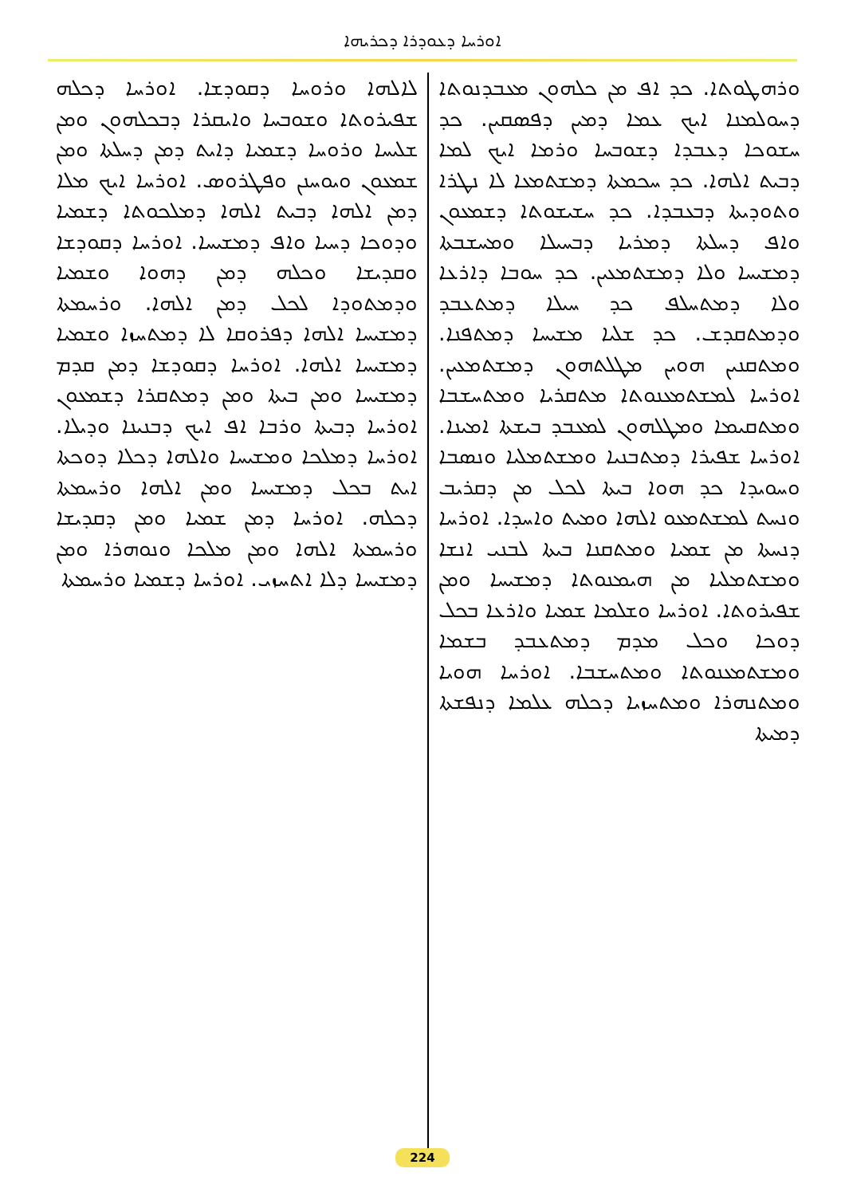ܐܘܪܚܐ ܕܥܘܕܪܐ ܕܟܪܝܗܐ
ܘܪܗܛܘܬܐ. ܟܕ ܐܦ ܡܢ ܟܠܗܘܢ ܡܥܒܕܢܘܬܐ ܕܚܘܠܡܢܐ ܐܝܟ ܥܡܐ ܕܡܝܢ ܕܦܣܩܝܢ. ܟܕ ܚܫܘܟܐ ܕܥܒܕܐ ܕܫܘܒܚܐ ܘܪܡܐ ܐܝܟ ܠܡܐ ܕܒܝܬ ܐܠܗܐ. ܟܕ ܚܟܡܬܐ ܕܡܫܬܡܥܐ ܠܐ ܢܛܪܐ ܘܬܘܕܝܬܐ ܕܒܥܒܕܐ. ܟܕ ܚܫܝܫܘܬܐ ܕܫܡܥܘܢ ܘܐܦ ܕܚܠܬܐ ܕܡܪܝܐ ܕܒܚܝܠܐ ܘܡܚܫܒܬܐ ܕܡܫܝܚܐ ܘܠܐ ܕܡܫܬܡܥܝܢ. ܟܕ ܚܘܒܐ ܕܐܪܥܐ ܘܠܐ ܕܡܬܚܠܦ ܟܕ ܚܝܠܐ ܕܡܬܥܒܕ ܘܕܡܬܩܕܫ. ܟܕ ܫܠܝܐ ܡܫܝܚܐ ܕܡܬܦܢܐ. ܘܡܬܩܢܝܢ ܗܘܝܢ ܡܛܠܬܗܘܢ ܕܡܫܬܡܥܝܢ. ܐܘܪܚܐ ܠܡܫܬܡܥܢܘܬܐ ܡܬܩܪܝܐ ܘܡܬܚܫܒܐ ܘܡܬܩܝܡܐ ܘܡܛܠܗܘܢ ܠܡܥܒܕ ܒܝܫܬܐ ܐܡܝܢܐ. ܐܘܪܚܐ ܫܦܝܪܐ ܕܡܬܒܢܝܐ ܘܡܫܬܡܠܝܐ ܘܢܣܒܐ ܘܚܘܝܕܐ ܟܕ ܗܘܐ ܒܝܬܐ ܠܟܠ ܡܢ ܕܩܪܝܒ ܘܢܚܬ ܠܡܫܬܡܥܘ ܐܠܗܐ ܘܡܝܬ ܘܐܚܕܐ. ܐܘܪܚܐ ܕܢܚܬܐ ܡܢ ܫܡܝܐ ܘܡܬܩܢܐ ܒܝܬܐ ܠܒܢܝ ܐܢܫܐ ܘܡܫܬܡܠܝܐ ܡܢ ܗܝܡܢܘܬܐ ܕܡܫܝܚܐ ܘܡܢ ܫܦܝܪܘܬܐ. ܐܘܪܚܐ ܘܫܠܡܐ ܫܡܝܐ ܘܐܪܥܐ ܒܟܠ ܕܘܟܐ ܘܟܠ ܡܕܡ ܕܡܬܥܒܕ ܒܫܡܐ ܘܡܫܬܡܥܢܘܬܐ ܘܡܬܚܫܒܐ. ܐܘܪܚܐ ܗܘܝܐ ܘܡܬܢܗܪܐ ܘܡܬܚܙܝܐ ܕܟܠܗ ܥܠܡܐ ܕܢܦܫܬܐ ܕܡܝܬܐ
ܠܐܠܗܐ ܘܪܘܚܐ ܕܩܘܕܫܐ. ܐܘܪܚܐ ܕܟܠܗ ܫܦܝܪܘܬܐ ܘܫܘܒܚܐ ܘܐܝܩܪܐ ܕܒܟܠܗܘܢ ܘܡܢ ܫܠܝܚܐ ܘܪܘܚܐ ܕܫܡܝܐ ܕܐܝܬ ܕܡܢ ܕܚܠܬܐ ܘܡܢ ܫܡܥܘܢ ܘܝܘܚܢܢ ܘܦܛܪܘܣ. ܐܘܪܚܐ ܐܝܟ ܡܠܐ ܕܡܢ ܐܠܗܐ ܕܒܝܬ ܐܠܗܐ ܕܡܠܟܘܬܐ ܕܫܡܝܐ ܘܕܘܟܐ ܕܚܝܐ ܘܐܦ ܕܡܫܝܚܐ. ܐܘܪܚܐ ܕܩܘܕܫܐ ܘܩܕܝܫܐ ܘܟܠܗ ܕܡܢ ܕܗܘܐ ܘܫܡܝܐ ܘܕܡܬܘܕܐ ܠܟܠ ܕܡܢ ܐܠܗܐ. ܘܪܚܡܬܐ ܕܡܫܝܚܐ ܐܠܗܐ ܕܦܪܘܩܐ ܠܐ ܕܡܬܚܙܐ ܘܫܡܝܐ ܕܡܫܝܚܐ ܐܠܗܐ. ܐܘܪܚܐ ܕܩܘܕܫܐ ܕܡܢ ܩܕܡ ܕܡܫܝܚܐ ܘܡܢ ܒܝܬܐ ܘܡܢ ܕܡܬܩܪܐ ܕܫܡܥܘܢ ܐܘܪܚܐ ܕܒܝܬܐ ܘܪܒܐ ܐܦ ܐܝܟ ܕܒܢܝܢܐ ܘܕܝܠܐ. ܐܘܪܚܐ ܕܡܠܟܐ ܘܡܫܝܚܐ ܘܐܠܗܐ ܕܟܠܐ ܕܘܟܬܐ ܐܝܬ ܒܟܠ ܕܡܫܝܚܐ ܘܡܢ ܐܠܗܐ ܘܪܚܡܬܐ ܕܟܠܗ. ܐܘܪܚܐ ܕܡܢ ܫܡܝܐ ܘܡܢ ܕܩܕܝܫܐ ܘܪܚܡܬܐ ܐܠܗܐ ܘܡܢ ܡܠܟܐ ܘܢܘܗܪܐ ܘܡܢ ܕܡܫܝܚܐ ܕܠܐ ܐܬܚܙܝ. ܐܘܪܚܐ ܕܫܡܝܐ ܘܪܚܡܬܐ
224